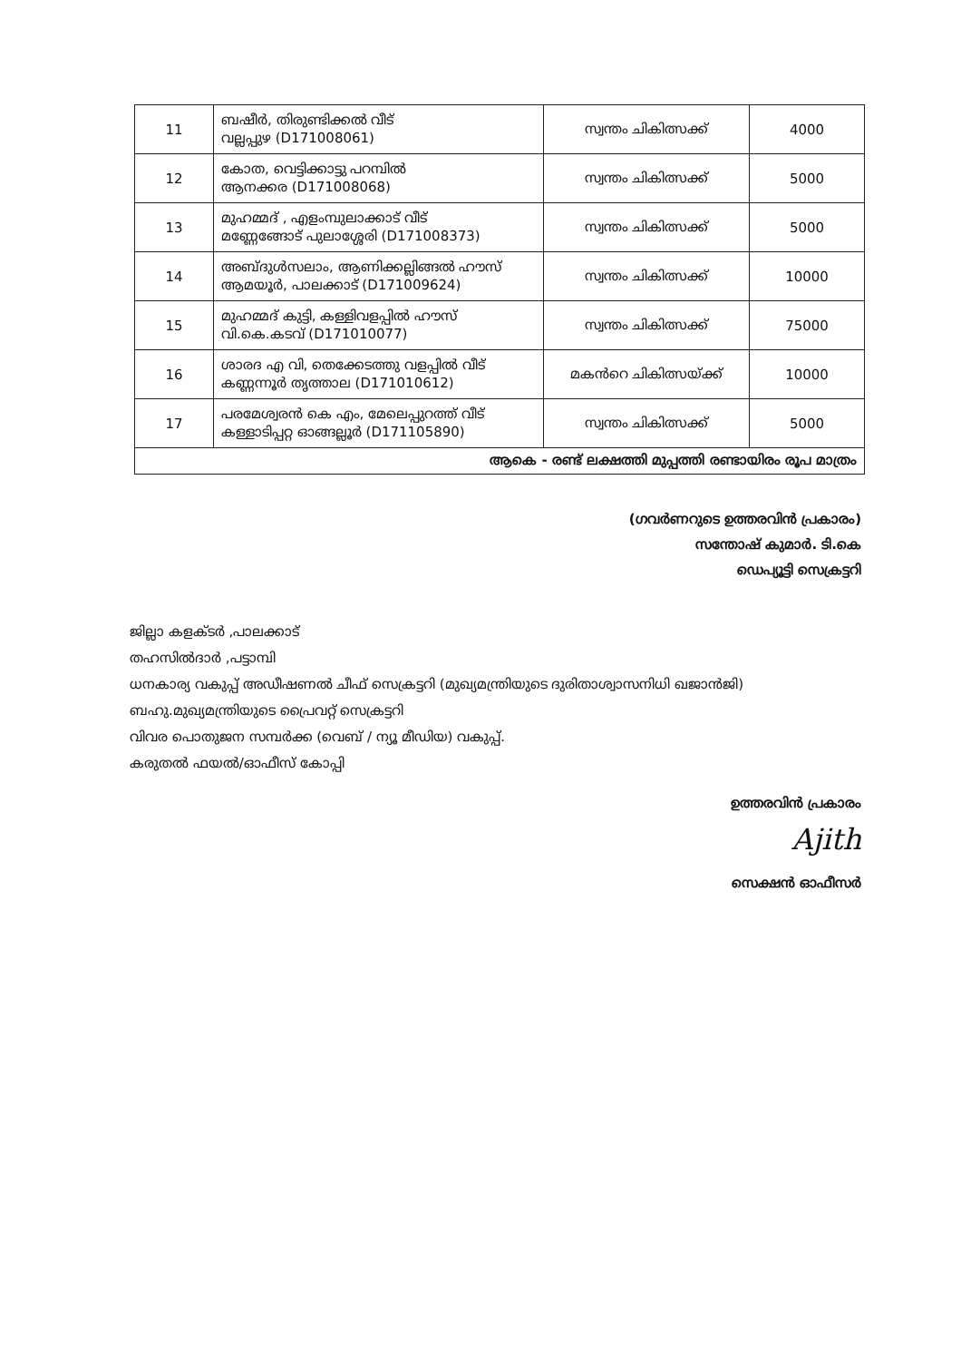| 11 | ബഷീർ, തിരുണ്ടിക്കൽ വീട് വല്ലപ്പുഴ (D171008061) | സ്വന്തം ചികിത്സക്ക് | 4000 |
| 12 | കോത, വെട്ടിക്കാട്ടു പറമ്പിൽ ആനക്കര (D171008068) | സ്വന്തം ചികിത്സക്ക് | 5000 |
| 13 | മുഹമ്മദ് , എളംമ്പുലാക്കാട് വീട് മണ്ണേങ്ങോട് പുലാശ്ശേരി (D171008373) | സ്വന്തം ചികിത്സക്ക് | 5000 |
| 14 | അബ്ദുൾസലാം, ആണിക്കല്ലിങ്ങൽ ഹൗസ് ആമയൂർ, പാലക്കാട് (D171009624) | സ്വന്തം ചികിത്സക്ക് | 10000 |
| 15 | മുഹമ്മദ് കുട്ടി, കള്ളിവളപ്പിൽ ഹൗസ് വി.കെ.കടവ് (D171010077) | സ്വന്തം ചികിത്സക്ക് | 75000 |
| 16 | ശാരദ എ വി, തെക്കേടത്തു വളപ്പിൽ വീട് കണ്ണന്നൂർ തൃത്താല (D171010612) | മകൻറെ ചികിത്സയ്ക്ക് | 10000 |
| 17 | പരമേശ്വരൻ കെ എം, മേലെപ്പുറത്ത് വീട് കള്ളാടിപ്പറ്റ ഓങ്ങല്ലൂർ (D171105890) | സ്വന്തം ചികിത്സക്ക് | 5000 |
| ആകെ - രണ്ട് ലക്ഷത്തി മുപ്പത്തി രണ്ടായിരം രൂപ മാത്രം | | | |
(ഗവർണറുടെ ഉത്തരവിൻ പ്രകാരം)
സന്തോഷ് കുമാർ. ടി.കെ
ഡെപ്യൂട്ടി സെക്രട്ടറി
ജില്ലാ കളക്ടർ ,പാലക്കാട്
തഹസിൽദാർ ,പട്ടാമ്പി
ധനകാര്യ വകുപ്പ് അഡീഷണൽ ചീഫ് സെക്രട്ടറി (മുഖ്യമന്ത്രിയുടെ ദുരിതാശ്വാസനിധി ഖജാൻജി)
ബഹു.മുഖ്യമന്ത്രിയുടെ പ്രൈവറ്റ് സെക്രട്ടറി
വിവര പൊതുജന സമ്പർക്ക (വെബ് / ന്യൂ മീഡിയ) വകുപ്പ്.
കരുതൽ ഫയൽ/ഓഫീസ് കോപ്പി
ഉത്തരവിൻ പ്രകാരം
Ajith
സെക്ഷൻ ഓഫീസർ